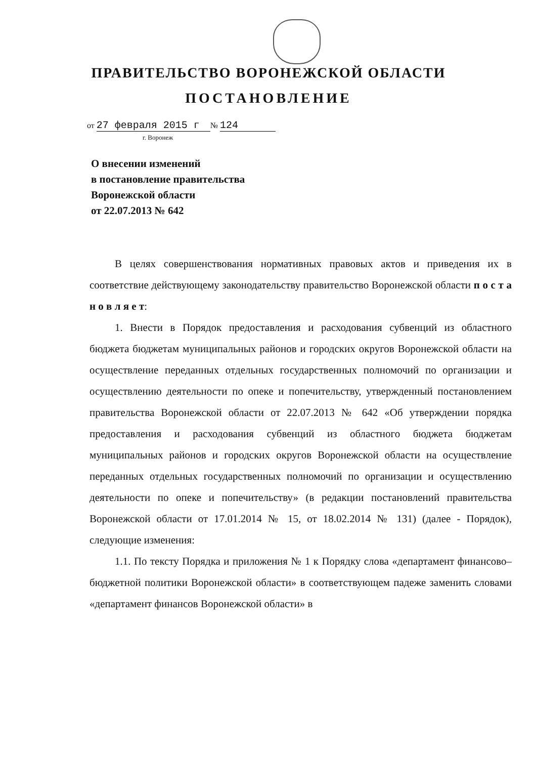ПРАВИТЕЛЬСТВО ВОРОНЕЖСКОЙ ОБЛАСТИ
ПОСТАНОВЛЕНИЕ
от 27 февраля 2015 г № 124
г. Воронеж
О внесении изменений
в постановление правительства
Воронежской области
от 22.07.2013 № 642
В целях совершенствования нормативных правовых актов и приведения их в соответствие действующему законодательству правительство Воронежской области п о с т а н о в л я е т:
1. Внести в Порядок предоставления и расходования субвенций из областного бюджета бюджетам муниципальных районов и городских округов Воронежской области на осуществление переданных отдельных государственных полномочий по организации и осуществлению деятельности по опеке и попечительству, утвержденный постановлением правительства Воронежской области от 22.07.2013 № 642 «Об утверждении порядка предоставления и расходования субвенций из областного бюджета бюджетам муниципальных районов и городских округов Воронежской области на осуществление переданных отдельных государственных полномочий по организации и осуществлению деятельности по опеке и попечительству» (в редакции постановлений правительства Воронежской области от 17.01.2014 № 15, от 18.02.2014 № 131) (далее - Порядок), следующие изменения:
1.1. По тексту Порядка и приложения № 1 к Порядку слова «департамент финансово–бюджетной политики Воронежской области» в соответствующем падеже заменить словами «департамент финансов Воронежской области» в